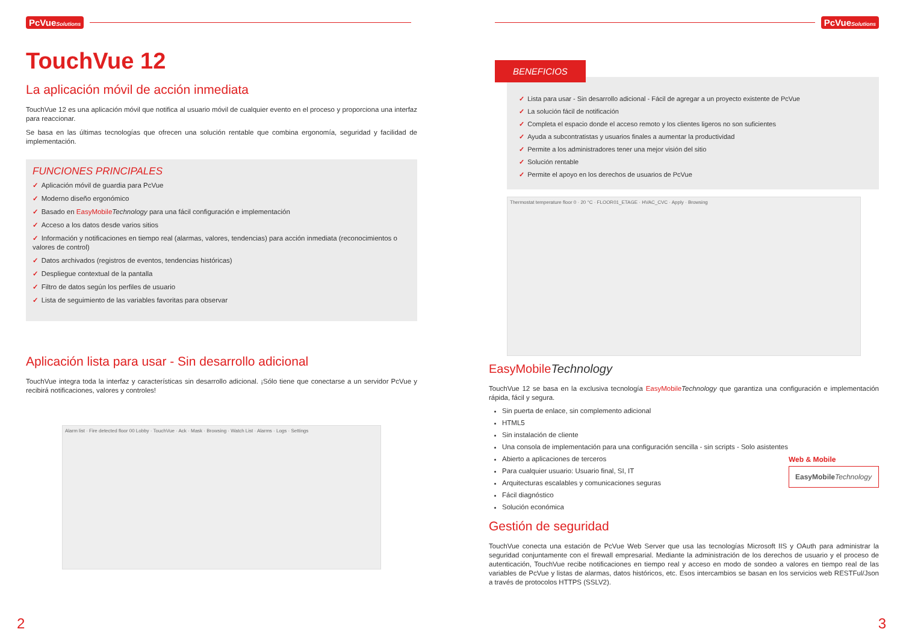PcVueSolutions
TouchVue 12
La aplicación móvil de acción inmediata
TouchVue 12 es una aplicación móvil que notifica al usuario móvil de cualquier evento en el proceso y proporciona una interfaz para reaccionar.
Se basa en las últimas tecnologías que ofrecen una solución rentable que combina ergonomía, seguridad y facilidad de implementación.
FUNCIONES PRINCIPALES
✓ Aplicación móvil de guardia para PcVue
✓ Moderno diseño ergonómico
✓ Basado en EasyMobile Technology para una fácil configuración e implementación
✓ Acceso a los datos desde varios sitios
✓ Información y notificaciones en tiempo real (alarmas, valores, tendencias) para acción inmediata (reconocimientos o valores de control)
✓ Datos archivados (registros de eventos, tendencias históricas)
✓ Despliegue contextual de la pantalla
✓ Filtro de datos según los perfiles de usuario
✓ Lista de seguimiento de las variables favoritas para observar
Aplicación lista para usar - Sin desarrollo adicional
TouchVue integra toda la interfaz y características sin desarrollo adicional. ¡Sólo tiene que conectarse a un servidor PcVue y recibirá notificaciones, valores y controles!
Alarm list · Fire detected floor 00 Lobby · TouchVue · Ack · Mask · Browsing · Watch List · Alarms · Logs · Settings
2
PcVueSolutions
BENEFICIOS
✓ Lista para usar - Sin desarrollo adicional - Fácil de agregar a un proyecto existente de PcVue
✓ La solución fácil de notificación
✓ Completa el espacio donde el acceso remoto y los clientes ligeros no son suficientes
✓ Ayuda a subcontratistas y usuarios finales a aumentar la productividad
✓ Permite a los administradores tener una mejor visión del sitio
✓ Solución rentable
✓ Permite el apoyo en los derechos de usuarios de PcVue
Thermostat temperature floor 0 · 20 °C · FLOOR01_ETAGE · HVAC_CVC · Apply · Browsing
EasyMobileTechnology
TouchVue 12 se basa en la exclusiva tecnología EasyMobile Technology que garantiza una configuración e implementación rápida, fácil y segura.
Sin puerta de enlace, sin complemento adicional
HTML5
Sin instalación de cliente
Una consola de implementación para una configuración sencilla - sin scripts - Solo asistentes
Abierto a aplicaciones de terceros
Para cualquier usuario: Usuario final, SI, IT
Arquitecturas escalables y comunicaciones seguras
Fácil diagnóstico
Solución económica
Web & Mobile
EasyMobileTechnology
Gestión de seguridad
TouchVue conecta una estación de PcVue Web Server que usa las tecnologías Microsoft IIS y OAuth para administrar la seguridad conjuntamente con el firewall empresarial. Mediante la administración de los derechos de usuario y el proceso de autenticación, TouchVue recibe notificaciones en tiempo real y acceso en modo de sondeo a valores en tiempo real de las variables de PcVue y listas de alarmas, datos históricos, etc. Esos intercambios se basan en los servicios web RESTFul/Json a través de protocolos HTTPS (SSLV2).
3